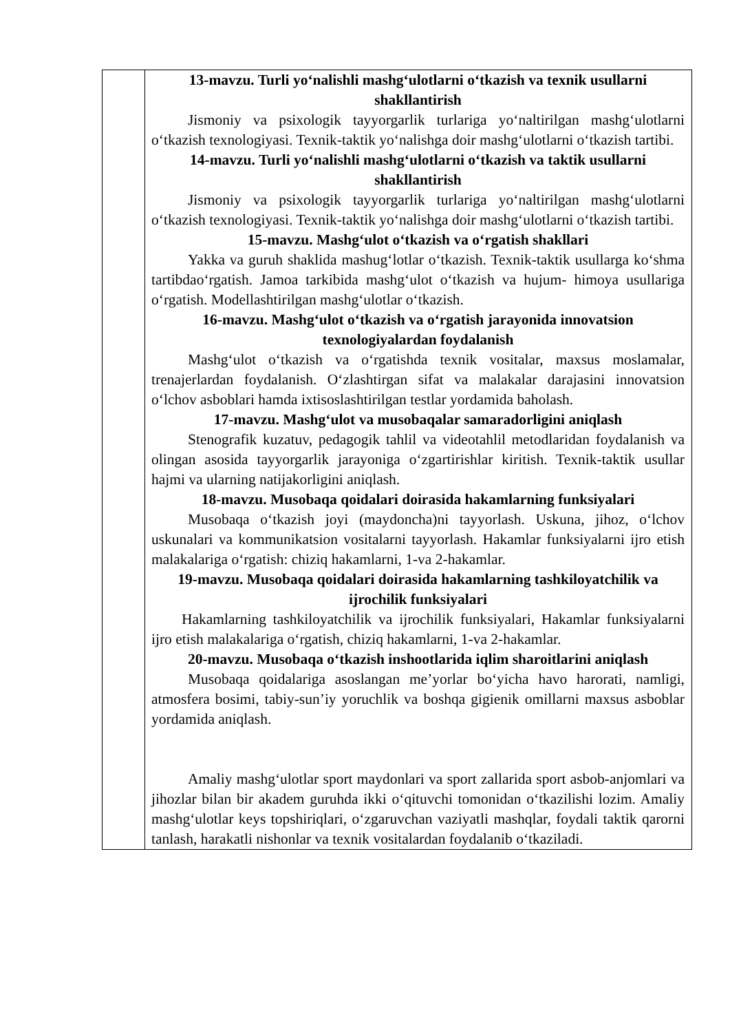| | 13-mavzu. Turli yo‘nalishli mashg‘ulotlarni o‘tkazish va texnik usullarni shakllantirish Jismoniy va psixologik tayyorgarlik turlariga yo‘naltirilgan mashg‘ulotlarni o‘tkazish texnologiyasi. Texnik-taktik yo‘nalishga doir mashg‘ulotlarni o‘tkazish tartibi. 14-mavzu. Turli yo‘nalishli mashg‘ulotlarni o‘tkazish va taktik usullarni shakllantirish Jismoniy va psixologik tayyorgarlik turlariga yo‘naltirilgan mashg‘ulotlarni o‘tkazish texnologiyasi. Texnik-taktik yo‘nalishga doir mashg‘ulotlarni o‘tkazish tartibi. 15-mavzu. Mashg‘ulot o‘tkazish va o‘rgatish shakllari Yakka va guruh shaklida mashug‘lotlar o‘tkazish. Texnik-taktik usullarga ko‘shma tartibdao‘rgatish. Jamoa tarkibida mashg‘ulot o‘tkazish va hujum- himoya usullariga o‘rgatish. Modellashtirilgan mashg‘ulotlar o‘tkazish. 16-mavzu. Mashg‘ulot o‘tkazish va o‘rgatish jarayonida innovatsion texnologiyalardan foydalanish Mashg‘ulot o‘tkazish va o‘rgatishda texnik vositalar, maxsus moslamalar, trenajerlardan foydalanish. O‘zlashtirgan sifat va malakalar darajasini innovatsion o‘lchov asboblari hamda ixtisoslashtirilgan testlar yordamida baholash. 17-mavzu. Mashg‘ulot va musobaqalar samaradorligini aniqlash Stenografik kuzatuv, pedagogik tahlil va videotahlil metodlaridan foydalanish va olingan asosida tayyorgarlik jarayoniga o‘zgartirishlar kiritish. Texnik-taktik usullar hajmi va ularning natijakorligini aniqlash. 18-mavzu. Musobaqa qoidalari doirasida hakamlarning funksiyalari Musobaqa o‘tkazish joyi (maydoncha)ni tayyorlash. Uskuna, jihoz, o‘lchov uskunalari va kommunikatsion vositalarni tayyorlash. Hakamlar funksiyalarni ijro etish malakalariga o‘rgatish: chiziq hakamlarni, 1-va 2-hakamlar. 19-mavzu. Musobaqa qoidalari doirasida hakamlarning tashkiloyatchilik va ijrochilik funksiyalari Hakamlarning tashkiloyatchilik va ijrochilik funksiyalari, Hakamlar funksiyalarni ijro etish malakalariga o‘rgatish, chiziq hakamlarni, 1-va 2-hakamlar. 20-mavzu. Musobaqa o‘tkazish inshootlarida iqlim sharoitlarini aniqlash Musobaqa qoidalariga asoslangan me’yorlar bo‘yicha havo harorati, namligi, atmosfera bosimi, tabiy-sun’iy yoruchlik va boshqa gigienik omillarni maxsus asboblar yordamida aniqlash. Amaliy mashg‘ulotlar sport maydonlari va sport zallarida sport asbob-anjomlari va jihozlar bilan bir akadem guruhda ikki o‘qituvchi tomonidan o‘tkazilishi lozim. Amaliy mashg‘ulotlar keys topshiriqlari, o‘zgaruvchan vaziyatli mashqlar, foydali taktik qarorni tanlash, harakatli nishonlar va texnik vositalardan foydalanib o‘tkaziladi. |